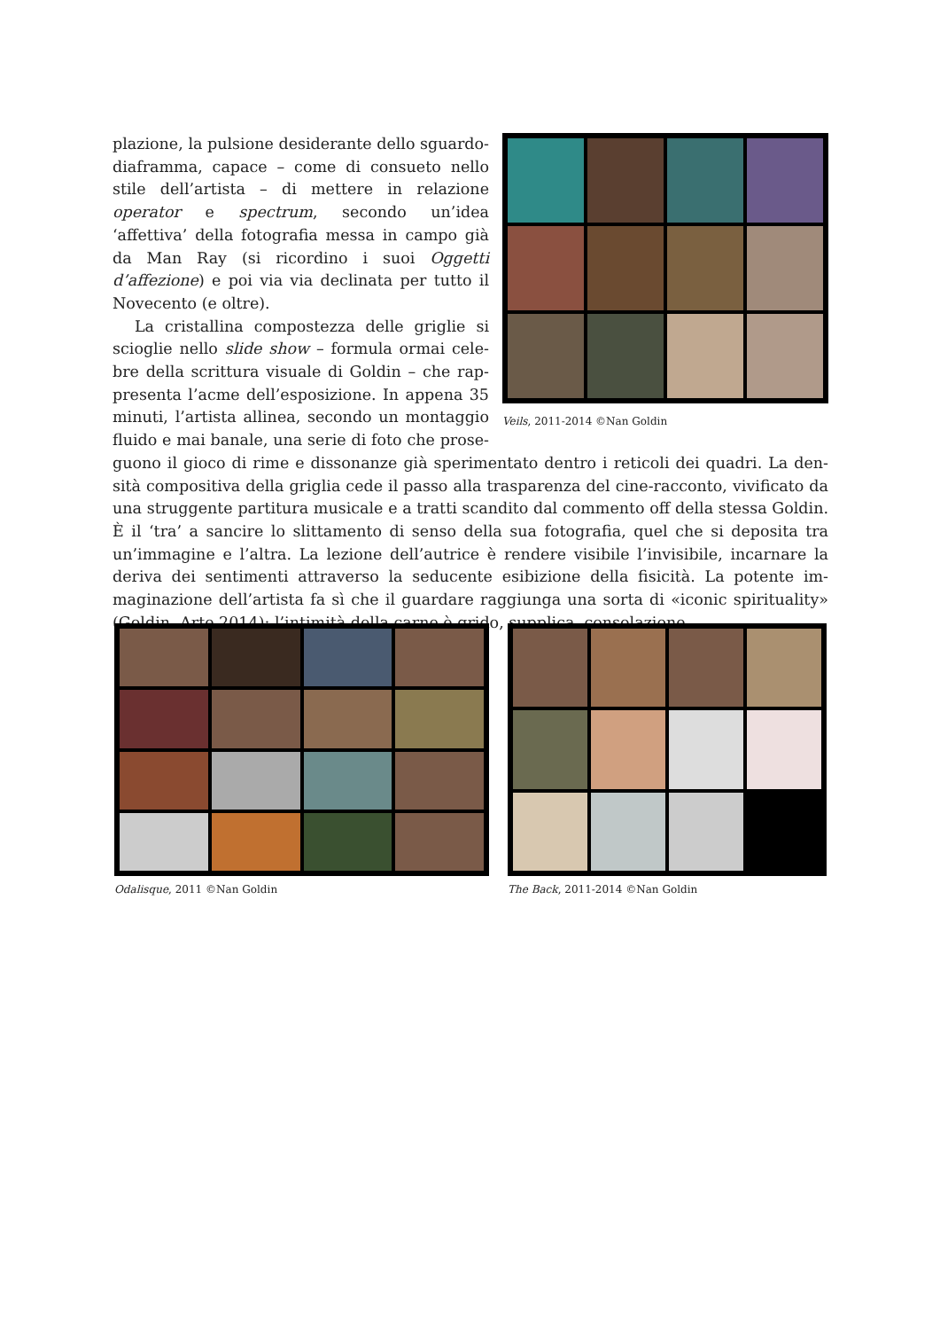Veils, 2011-2014 ©Nan Goldin
plazione, la pulsione desiderante dello sguar­do-diaframma, capace – come di consueto nello stile dell’artista – di mettere in relazione operator e spectrum, secondo un’idea ‘affettiva’ della fotografia messa in campo già da Man Ray (si ricordino i suoi Oggetti d’affezione) e poi via via declinata per tutto il Novecento (e oltre).
La cristallina compostezza delle griglie si scioglie nello slide show – formula ormai cele­bre della scrittura visuale di Goldin – che rap­presenta l’acme dell’esposizione. In appena 35 minuti, l’artista allinea, secondo un montaggio fluido e mai banale, una serie di foto che prose­guono il gioco di rime e dissonanze già sperimentato dentro i reticoli dei quadri. La den­sità compositiva della griglia cede il passo alla trasparenza del cine-racconto, vivificato da una struggente partitura musicale e a tratti scandito dal commento off della stessa Goldin. È il ‘tra’ a sancire lo slittamento di senso della sua fotografia, quel che si deposita tra un’immagine e l’altra. La lezione dell’autrice è rendere visibile l’invisibile, incarnare la deriva dei sentimenti attraverso la seducente esibizione della fisicità. La potente im­maginazione dell’artista fa sì che il guardare raggiunga una sorta di «iconic spirituality» (Goldin, Arte 2014): l’intimità della carne è grido, supplica, consolazione.
Odalisque, 2011 ©Nan Goldin The Back, 2011-2014 ©Nan Goldin